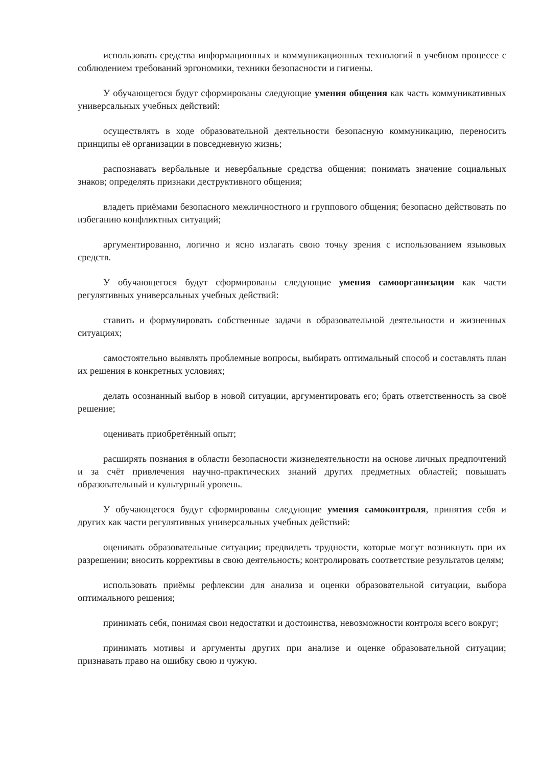использовать средства информационных и коммуникационных технологий в учебном процессе с соблюдением требований эргономики, техники безопасности и гигиены.
У обучающегося будут сформированы следующие умения общения как часть коммуникативных универсальных учебных действий:
осуществлять в ходе образовательной деятельности безопасную коммуникацию, переносить принципы её организации в повседневную жизнь;
распознавать вербальные и невербальные средства общения; понимать значение социальных знаков; определять признаки деструктивного общения;
владеть приёмами безопасного межличностного и группового общения; безопасно действовать по избеганию конфликтных ситуаций;
аргументированно, логично и ясно излагать свою точку зрения с использованием языковых средств.
У обучающегося будут сформированы следующие умения самоорганизации как части регулятивных универсальных учебных действий:
ставить и формулировать собственные задачи в образовательной деятельности и жизненных ситуациях;
самостоятельно выявлять проблемные вопросы, выбирать оптимальный способ и составлять план их решения в конкретных условиях;
делать осознанный выбор в новой ситуации, аргументировать его; брать ответственность за своё решение;
оценивать приобретённый опыт;
расширять познания в области безопасности жизнедеятельности на основе личных предпочтений и за счёт привлечения научно-практических знаний других предметных областей; повышать образовательный и культурный уровень.
У обучающегося будут сформированы следующие умения самоконтроля, принятия себя и других как части регулятивных универсальных учебных действий:
оценивать образовательные ситуации; предвидеть трудности, которые могут возникнуть при их разрешении; вносить коррективы в свою деятельность; контролировать соответствие результатов целям;
использовать приёмы рефлексии для анализа и оценки образовательной ситуации, выбора оптимального решения;
принимать себя, понимая свои недостатки и достоинства, невозможности контроля всего вокруг;
принимать мотивы и аргументы других при анализе и оценке образовательной ситуации; признавать право на ошибку свою и чужую.